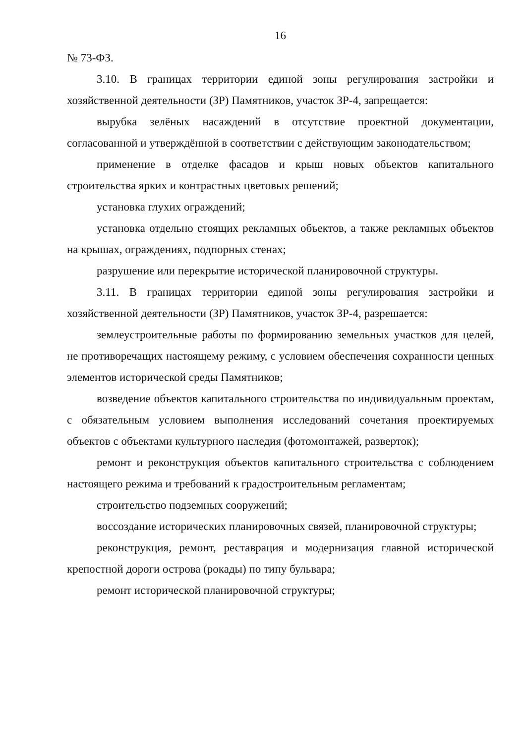16
№ 73-ФЗ.
3.10. В границах территории единой зоны регулирования застройки и хозяйственной деятельности (ЗР) Памятников, участок ЗР-4, запрещается:
вырубка зелёных насаждений в отсутствие проектной документации, согласованной и утверждённой в соответствии с действующим законодательством;
применение в отделке фасадов и крыш новых объектов капитального строительства ярких и контрастных цветовых решений;
установка глухих ограждений;
установка отдельно стоящих рекламных объектов, а также рекламных объектов на крышах, ограждениях, подпорных стенах;
разрушение или перекрытие исторической планировочной структуры.
3.11. В границах территории единой зоны регулирования застройки и хозяйственной деятельности (ЗР) Памятников, участок ЗР-4, разрешается:
землеустроительные работы по формированию земельных участков для целей, не противоречащих настоящему режиму, с условием обеспечения сохранности ценных элементов исторической среды Памятников;
возведение объектов капитального строительства по индивидуальным проектам, с обязательным условием выполнения исследований сочетания проектируемых объектов с объектами культурного наследия (фотомонтажей, разверток);
ремонт и реконструкция объектов капитального строительства с соблюдением настоящего режима и требований к градостроительным регламентам;
строительство подземных сооружений;
воссоздание исторических планировочных связей, планировочной структуры;
реконструкция, ремонт, реставрация и модернизация главной исторической крепостной дороги острова (рокады) по типу бульвара;
ремонт исторической планировочной структуры;